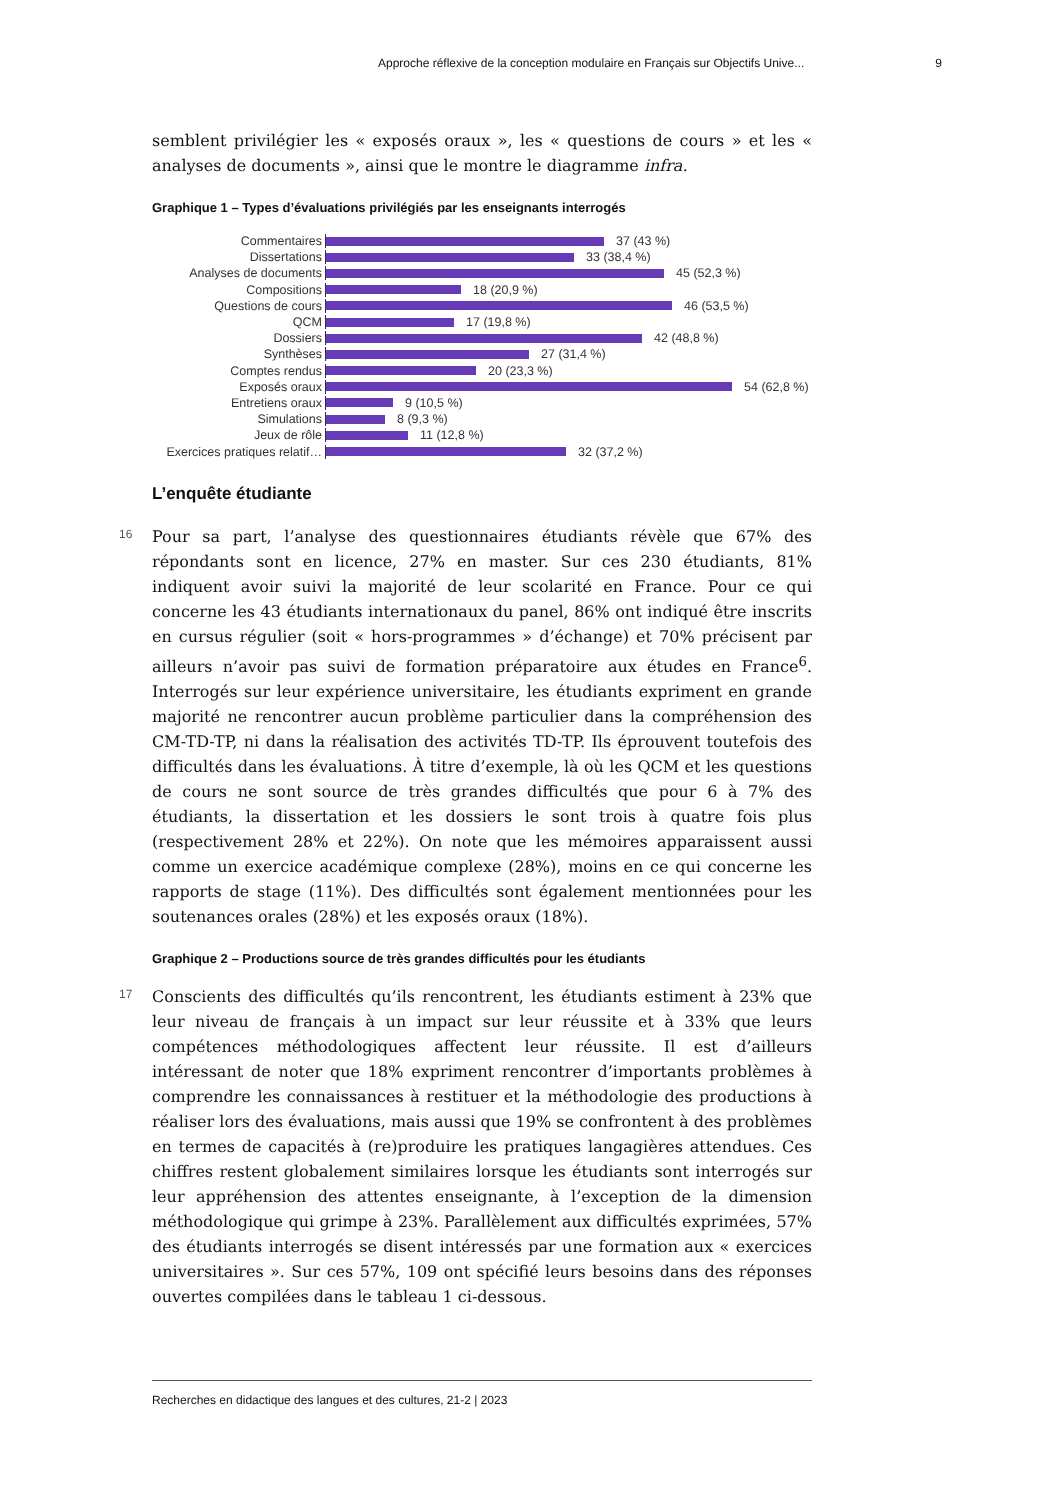Approche réflexive de la conception modulaire en Français sur Objectifs Unive... 9
semblent privilégier les « exposés oraux », les « questions de cours » et les « analyses de documents », ainsi que le montre le diagramme infra.
Graphique 1 – Types d’évaluations privilégiés par les enseignants interrogés
Commentaires 37 (43 %)
Dissertations 33 (38,4 %)
Analyses de documents 45 (52,3 %)
Compositions 18 (20,9 %)
Questions de cours 46 (53,5 %)
QCM 17 (19,8 %)
Dossiers 42 (48,8 %)
Synthèses 27 (31,4 %)
Comptes rendus 20 (23,3 %)
Exposés oraux 54 (62,8 %)
Entretiens oraux 9 (10,5 %)
Simulations 8 (9,3 %)
Jeux de rôle 11 (12,8 %)
Exercices pratiques relatif… 32 (37,2 %)
L’enquête étudiante
16 Pour sa part, l’analyse des questionnaires étudiants révèle que 67% des répondants sont en licence, 27% en master. Sur ces 230 étudiants, 81% indiquent avoir suivi la majorité de leur scolarité en France. Pour ce qui concerne les 43 étudiants internationaux du panel, 86% ont indiqué être inscrits en cursus régulier (soit « hors-programmes » d’échange) et 70% précisent par ailleurs n’avoir pas suivi de formation préparatoire aux études en France<sup>6</sup>. Interrogés sur leur expérience universitaire, les étudiants expriment en grande majorité ne rencontrer aucun problème particulier dans la compréhension des CM-TD-TP, ni dans la réalisation des activités TD-TP. Ils éprouvent toutefois des difficultés dans les évaluations. À titre d’exemple, là où les QCM et les questions de cours ne sont source de très grandes difficultés que pour 6 à 7% des étudiants, la dissertation et les dossiers le sont trois à quatre fois plus (respectivement 28% et 22%). On note que les mémoires apparaissent aussi comme un exercice académique complexe (28%), moins en ce qui concerne les rapports de stage (11%). Des difficultés sont également mentionnées pour les soutenances orales (28%) et les exposés oraux (18%).
Graphique 2 – Productions source de très grandes difficultés pour les étudiants
17 Conscients des difficultés qu’ils rencontrent, les étudiants estiment à 23% que leur niveau de français à un impact sur leur réussite et à 33% que leurs compétences méthodologiques affectent leur réussite. Il est d’ailleurs intéressant de noter que 18% expriment rencontrer d’importants problèmes à comprendre les connaissances à restituer et la méthodologie des productions à réaliser lors des évaluations, mais aussi que 19% se confrontent à des problèmes en termes de capacités à (re)produire les pratiques langagières attendues. Ces chiffres restent globalement similaires lorsque les étudiants sont interrogés sur leur appréhension des attentes enseignante, à l’exception de la dimension méthodologique qui grimpe à 23%. Parallèlement aux difficultés exprimées, 57% des étudiants interrogés se disent intéressés par une formation aux « exercices universitaires ». Sur ces 57%, 109 ont spécifié leurs besoins dans des réponses ouvertes compilées dans le tableau 1 ci-dessous.
Recherches en didactique des langues et des cultures, 21-2 | 2023